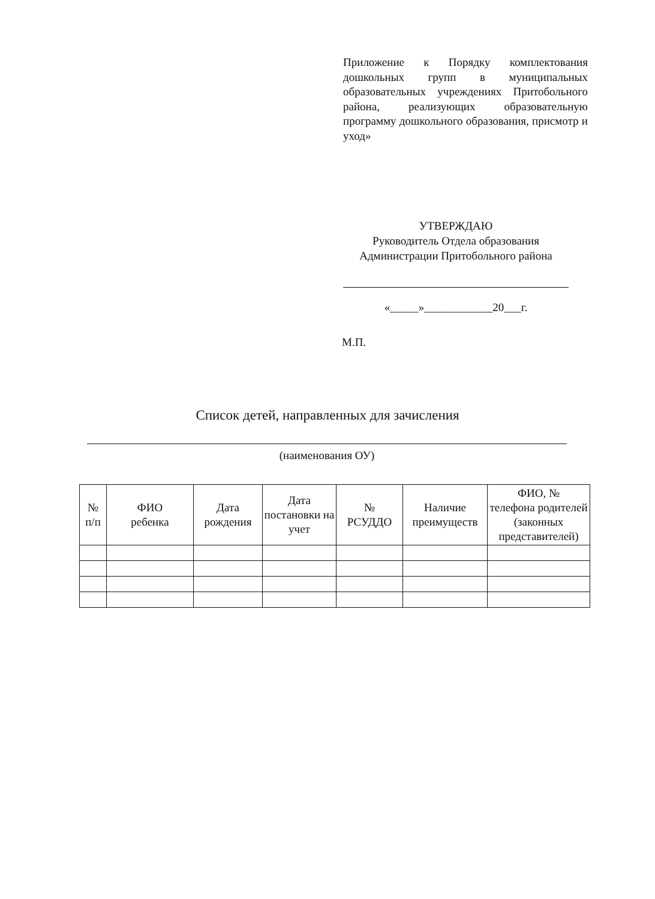Приложение к Порядку комплектования дошкольных групп в муниципальных образовательных учреждениях Притобольного района, реализующих образовательную программу дошкольного образования, присмотр и уход»
УТВЕРЖДАЮ
Руководитель Отдела образования
Администрации Притобольного района
«_____»____________20___г.
М.П.
Список детей, направленных для зачисления
(наименования ОУ)
| № п/п | ФИО ребенка | Дата рождения | Дата постановки на учет | № РСУДДО | Наличие преимуществ | ФИО, № телефона родителей (законных представителей) |
| --- | --- | --- | --- | --- | --- | --- |